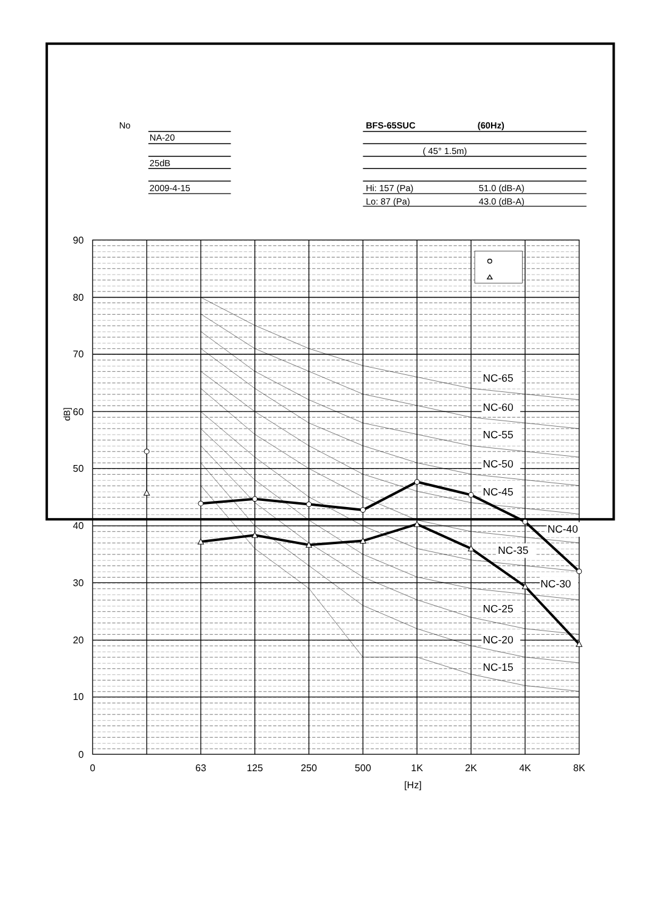No
NA-20
25dB
2009-4-15
BFS-65SUC
(60Hz)
( 45° 1.5m)
Hi: 157 (Pa)
51.0 (dB-A)
Lo: 87 (Pa)
43.0 (dB-A)
90
80
70
60
50
40
30
20
10
0
dB]
NC-65
NC-60
NC-55
NC-50
NC-45
NC-40
NC-35
NC-30
NC-25
NC-20
NC-15
0
63
125
250
500
1K
2K
4K
8K
[Hz]